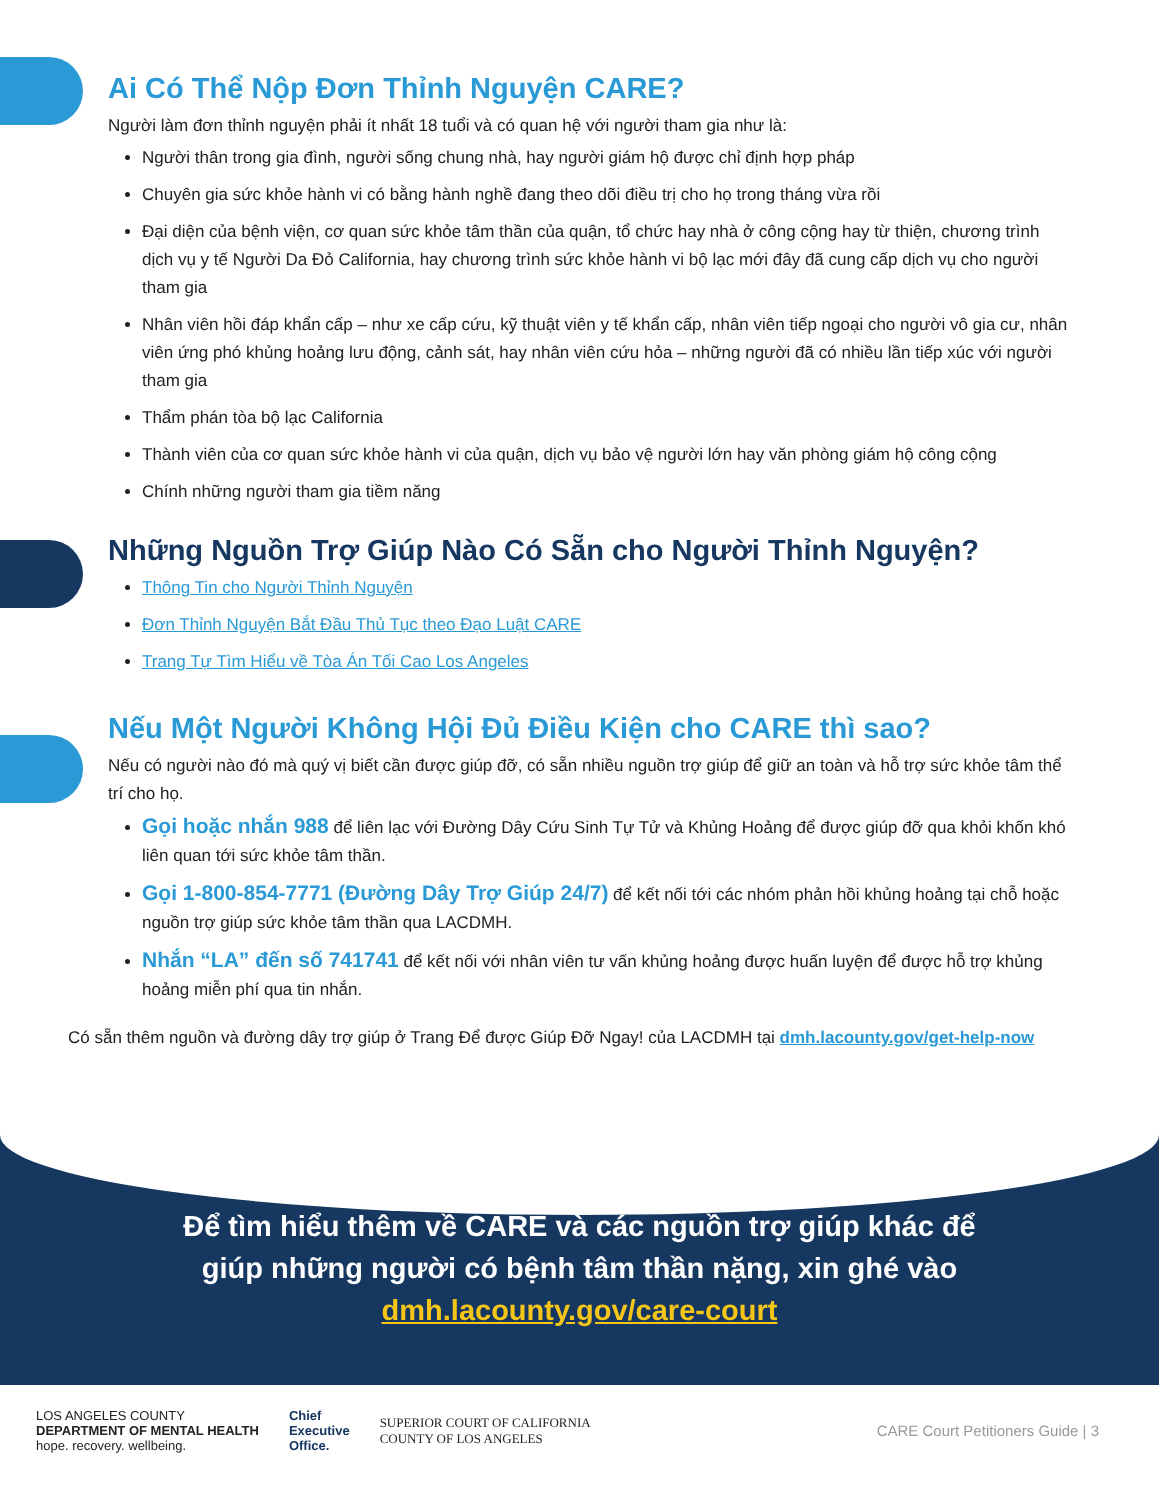Ai Có Thể Nộp Đơn Thỉnh Nguyện CARE?
Người làm đơn thỉnh nguyện phải ít nhất 18 tuổi và có quan hệ với người tham gia như là:
Người thân trong gia đình, người sống chung nhà, hay người giám hộ được chỉ định hợp pháp
Chuyên gia sức khỏe hành vi có bằng hành nghề đang theo dõi điều trị cho họ trong tháng vừa rồi
Đại diện của bệnh viện, cơ quan sức khỏe tâm thần của quận, tổ chức hay nhà ở công cộng hay từ thiện, chương trình dịch vụ y tế Người Da Đỏ California, hay chương trình sức khỏe hành vi bộ lạc mới đây đã cung cấp dịch vụ cho người tham gia
Nhân viên hồi đáp khẩn cấp – như xe cấp cứu, kỹ thuật viên y tế khẩn cấp, nhân viên tiếp ngoại cho người vô gia cư, nhân viên ứng phó khủng hoảng lưu động, cảnh sát, hay nhân viên cứu hỏa – những người đã có nhiều lần tiếp xúc với người tham gia
Thẩm phán tòa bộ lạc California
Thành viên của cơ quan sức khỏe hành vi của quận, dịch vụ bảo vệ người lớn hay văn phòng giám hộ công cộng
Chính những người tham gia tiềm năng
Những Nguồn Trợ Giúp Nào Có Sẵn cho Người Thỉnh Nguyện?
Thông Tin cho Người Thỉnh Nguyện
Đơn Thỉnh Nguyện Bắt Đầu Thủ Tục theo Đạo Luật CARE
Trang Tự Tìm Hiểu về Tòa Án Tối Cao Los Angeles
Nếu Một Người Không Hội Đủ Điều Kiện cho CARE thì sao?
Nếu có người nào đó mà quý vị biết cần được giúp đỡ, có sẵn nhiều nguồn trợ giúp để giữ an toàn và hỗ trợ sức khỏe tâm thể trí cho họ.
Gọi hoặc nhắn 988 để liên lạc với Đường Dây Cứu Sinh Tự Tử và Khủng Hoảng để được giúp đỡ qua khỏi khốn khó liên quan tới sức khỏe tâm thần.
Gọi 1-800-854-7771 (Đường Dây Trợ Giúp 24/7) để kết nối tới các nhóm phản hồi khủng hoảng tại chỗ hoặc nguồn trợ giúp sức khỏe tâm thần qua LACDMH.
Nhắn “LA” đến số 741741 để kết nối với nhân viên tư vấn khủng hoảng được huấn luyện để được hỗ trợ khủng hoảng miễn phí qua tin nhắn.
Có sẵn thêm nguồn và đường dây trợ giúp ở Trang Để được Giúp Đỡ Ngay! của LACDMH tại dmh.lacounty.gov/get-help-now
Để tìm hiểu thêm về CARE và các nguồn trợ giúp khác để
giúp những người có bệnh tâm thần nặng, xin ghé vào
dmh.lacounty.gov/care-court
LOS ANGELES COUNTY
DEPARTMENT OF MENTAL HEALTH
hope. recovery. wellbeing.
Chief
Executive
Office.
SUPERIOR COURT OF CALIFORNIA
COUNTY OF LOS ANGELES
CARE Court Petitioners Guide | 3